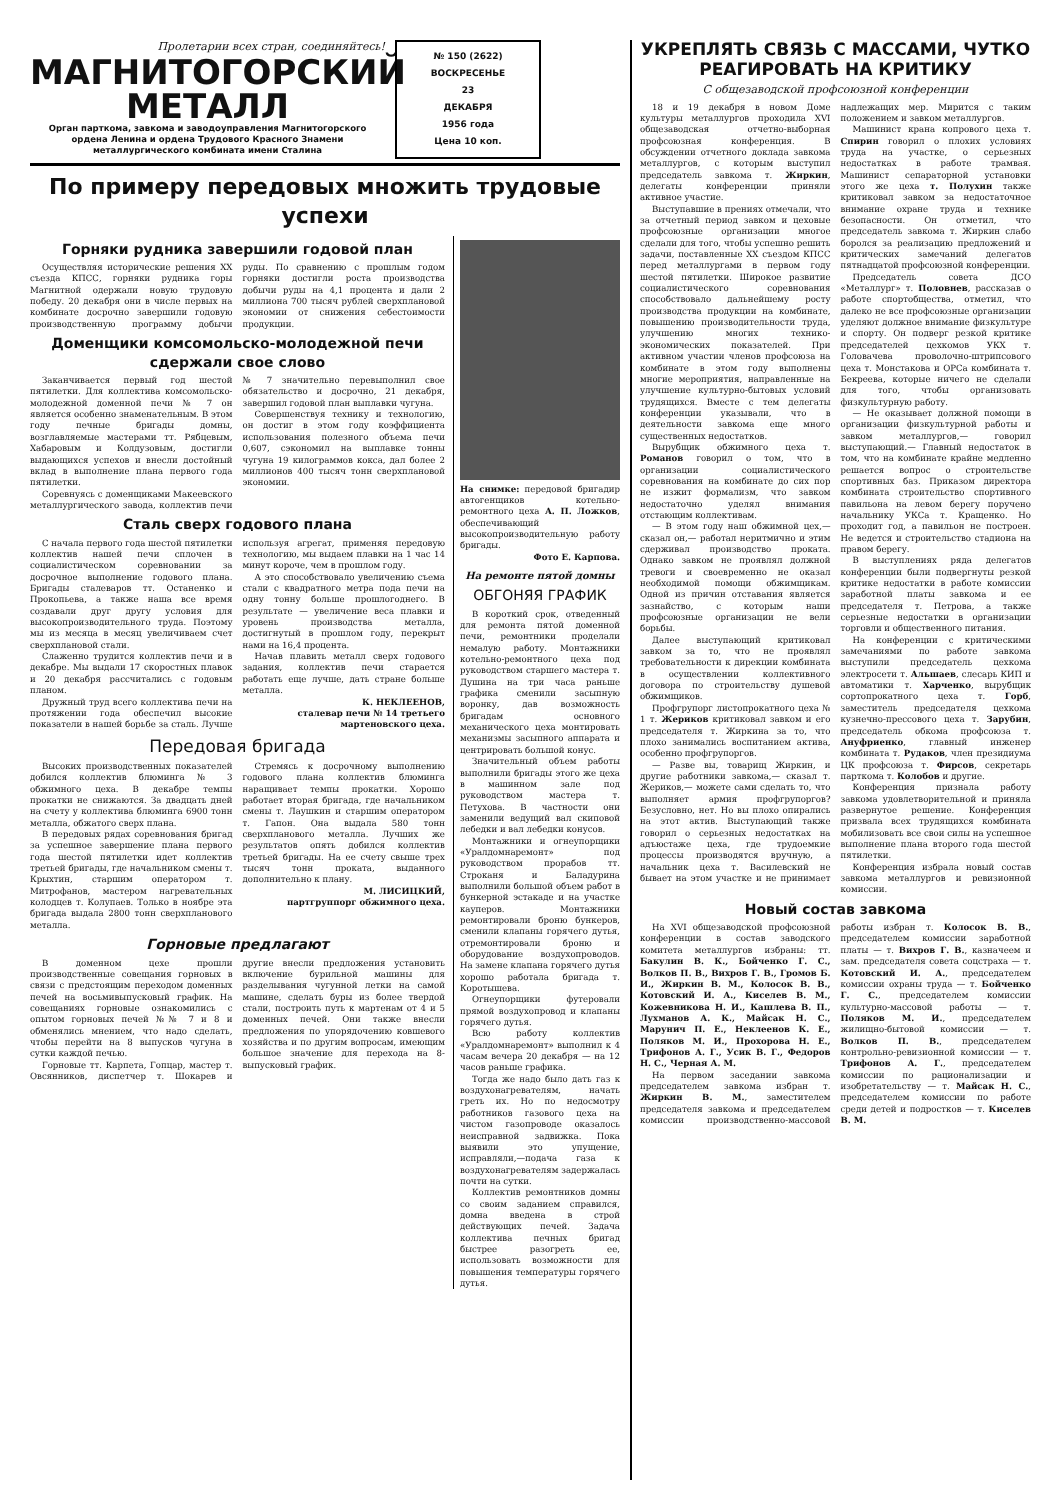Пролетарии всех стран, соединяйтесь!
МАГНИТОГОРСКИЙ
МЕТАЛЛ
Орган парткома, завкома и заводоуправления Магнитогорского ордена Ленина и ордена Трудового Красного Знамени металлургического комбината имени Сталина
№ 150 (2622)
ВОСКРЕСЕНЬЕ
23
ДЕКАБРЯ
1956 года
Цена 10 коп.
По примеру передовых множить трудовые успехи
Горняки рудника завершили годовой план
Осуществляя исторические решения XX съезда КПСС, горняки рудника горы Магнитной одержали новую трудовую победу. 20 декабря они в числе первых на комбинате досрочно завершили годовую производственную программу добычи руды. По сравнению с прошлым годом горняки достигли роста производства добычи руды на 4,1 процента и дали 2 миллиона 700 тысяч рублей сверхплановой экономии от снижения себестоимости продукции.
Доменщики комсомольско-молодежной печи сдержали свое слово
Заканчивается первый год шестой пятилетки. Для коллектива комсомольско-молодежной доменной печи № 7 он является особенно знаменательным. В этом году печные бригады домны, возглавляемые мастерами тт. Рябцевым, Хабаровым и Колдузовым, достигли выдающихся успехов и внесли достойный вклад в выполнение плана первого года пятилетки.
Соревнуясь с доменщиками Макеевского металлургического завода, коллектив печи № 7 значительно перевыполнил свое обязательство и досрочно, 21 декабря, завершил годовой план выплавки чугуна.
Совершенствуя технику и технологию, он достиг в этом году коэффициента использования полезного объема печи 0,607, сэкономил на выплавке тонны чугуна 19 килограммов кокса, дал более 2 миллионов 400 тысяч тонн сверхплановой экономии.
Сталь сверх годового плана
С начала первого года шестой пятилетки коллектив нашей печи сплочен в социалистическом соревновании за досрочное выполнение годового плана. Бригады сталеваров тт. Останенко и Прокопьева, а также наша все время создавали друг другу условия для высокопроизводительного труда. Поэтому мы из месяца в месяц увеличиваем счет сверхплановой стали.
Слаженно трудится коллектив печи и в декабре. Мы выдали 17 скоростных плавок и 20 декабря рассчитались с годовым планом.
Дружный труд всего коллектива печи на протяжении года обеспечил высокие показатели в нашей борьбе за сталь. Лучше используя агрегат, применяя передовую технологию, мы выдаем плавки на 1 час 14 минут короче, чем в прошлом году.
А это способствовало увеличению съема стали с квадратного метра пода печи на одну тонну больше прошлогоднего. В результате — увеличение веса плавки и уровень производства металла, достигнутый в прошлом году, перекрыт нами на 16,4 процента.
Начав плавить металл сверх годового задания, коллектив печи старается работать еще лучше, дать стране больше металла.
К. НЕКЛЕЕНОВ,
сталевар печи № 14 третьего мартеновского цеха.
Передовая бригада
Высоких производственных показателей добился коллектив блюминга № 3 обжимного цеха. В декабре темпы прокатки не снижаются. За двадцать дней на счету у коллектива блюминга 6900 тонн металла, обжатого сверх плана.
В передовых рядах соревнования бригад за успешное завершение плана первого года шестой пятилетки идет коллектив третьей бригады, где начальником смены т. Крыхтин, старшим оператором т. Митрофанов, мастером нагревательных колодцев т. Колупаев. Только в ноябре эта бригада выдала 2800 тонн сверхпланового металла.
Стремясь к досрочному выполнению годового плана коллектив блюминга наращивает темпы прокатки. Хорошо работает вторая бригада, где начальником смены т. Лаушкин и старшим оператором т. Гапон. Она выдала 580 тонн сверхпланового металла. Лучших же результатов опять добился коллектив третьей бригады. На ее счету свыше трех тысяч тонн проката, выданного дополнительно к плану.
М. ЛИСИЦКИЙ,
партгруппорг обжимного цеха.
Горновые предлагают
В доменном цехе прошли производственные совещания горновых в связи с предстоящим переходом доменных печей на восьмивыпусковый график. На совещаниях горновые ознакомились с опытом горновых печей №№ 7 и 8 и обменялись мнением, что надо сделать, чтобы перейти на 8 выпусков чугуна в сутки каждой печью.
Горновые тт. Карпета, Гопцар, мастер т. Овсянников, диспетчер т. Шокарев и другие внесли предложения установить включение бурильной машины для разделывания чугунной летки на самой машине, сделать буры из более твердой стали, построить путь к мартенам от 4 и 5 доменных печей. Они также внесли предложения по упорядочению ковшевого хозяйства и по другим вопросам, имеющим большое значение для перехода на 8-выпусковый график.
На снимке: передовой бригадир автогенщиков котельно-ремонтного цеха А. П. Ложков, обеспечивающий высокопроизводительную работу бригады.
Фото Е. Карпова.
На ремонте пятой домны
ОБГОНЯЯ ГРАФИК
В короткий срок, отведенный для ремонта пятой доменной печи, ремонтники проделали немалую работу. Монтажники котельно-ремонтного цеха под руководством старшего мастера т. Душина на три часа раньше графика сменили засыпную воронку, дав возможность бригадам основного механического цеха монтировать механизмы засыпного аппарата и центрировать большой конус.
Значительный объем работы выполнили бригады этого же цеха в машинном зале под руководством мастера т. Петухова. В частности они заменили ведущий вал скиповой лебедки и вал лебедки конусов.
Монтажники и огнеупорщики «Уралдомнаремонт» под руководством прорабов тт. Строканя и Баладурина выполнили большой объем работ в бункерной эстакаде и на участке кауперов. Монтажники ремонтировали броню бункеров, сменили клапаны горячего дутья, отремонтировали броню и оборудование воздухопроводов. На замене клапана горячего дутья хорошо работала бригада т. Коротышева.
Огнеупорщики футеровали прямой воздухопровод и клапаны горячего дутья.
Всю работу коллектив «Уралдомнаремонт» выполнил к 4 часам вечера 20 декабря — на 12 часов раньше графика.
Тогда же надо было дать газ к воздухонагревателям, начать греть их. Но по недосмотру работников газового цеха на чистом газопроводе оказалось неисправной задвижка. Пока выявили это упущение, исправляли,—подача газа к воздухонагревателям задержалась почти на сутки.
Коллектив ремонтников домны со своим заданием справился, домна введена в строй действующих печей. Задача коллектива печных бригад быстрее разогреть ее, использовать возможности для повышения температуры горячего дутья.
УКРЕПЛЯТЬ СВЯЗЬ С МАССАМИ, ЧУТКО РЕАГИРОВАТЬ НА КРИТИКУ
С общезаводской профсоюзной конференции
18 и 19 декабря в новом Доме культуры металлургов проходила XVI общезаводская отчетно-выборная профсоюзная конференция. В обсуждении отчетного доклада завкома металлургов, с которым выступил председатель завкома т. Жиркин, делегаты конференции приняли активное участие.
Выступавшие в прениях отмечали, что за отчетный период завком и цеховые профсоюзные организации многое сделали для того, чтобы успешно решить задачи, поставленные XX съездом КПСС перед металлургами в первом году шестой пятилетки. Широкое развитие социалистического соревнования способствовало дальнейшему росту производства продукции на комбинате, повышению производительности труда, улучшению многих технико-экономических показателей. При активном участии членов профсоюза на комбинате в этом году выполнены многие мероприятия, направленные на улучшение культурно-бытовых условий трудящихся. Вместе с тем делегаты конференции указывали, что в деятельности завкома еще много существенных недостатков.
Вырубщик обжимного цеха т. Романов говорил о том, что в организации социалистического соревнования на комбинате до сих пор не изжит формализм, что завком недостаточно уделял внимания отстающим коллективам.
— В этом году наш обжимной цех,— сказал он,— работал неритмично и этим сдерживал производство проката. Однако завком не проявлял должной тревоги и своевременно не оказал необходимой помощи обжимщикам. Одной из причин отставания является зазнайство, с которым наши профсоюзные организации не вели борьбы.
Далее выступающий критиковал завком за то, что не проявлял требовательности к дирекции комбината в осуществлении коллективного договора по строительству душевой обжимщиков.
Профгрупорг листопрокатного цеха № 1 т. Жериков критиковал завком и его председателя т. Жиркина за то, что плохо занимались воспитанием актива, особенно профгрупоргов.
— Разве вы, товарищ Жиркин, и другие работники завкома,— сказал т. Жериков,— можете сами сделать то, что выполняет армия профгрупоргов? Безусловно, нет. Но вы плохо опирались на этот актив. Выступающий также говорил о серьезных недостатках на адъюстаже цеха, где трудоемкие процессы производятся вручную, а начальник цеха т. Василевский не бывает на этом участке и не принимает надлежащих мер. Мирится с таким положением и завком металлургов.
Машинист крана копрового цеха т. Спирин говорил о плохих условиях труда на участке, о серьезных недостатках в работе трамвая. Машинист сепараторной установки этого же цеха т. Полухин также критиковал завком за недостаточное внимание охране труда и технике безопасности. Он отметил, что председатель завкома т. Жиркин слабо боролся за реализацию предложений и критических замечаний делегатов пятнадцатой профсоюзной конференции.
Председатель совета ДСО «Металлург» т. Половнев, рассказав о работе спортобщества, отметил, что далеко не все профсоюзные организации уделяют должное внимание физкультуре и спорту. Он подверг резкой критике председателей цехкомов УКХ т. Головачева проволочно-штрипсового цеха т. Монстакова и ОРСа комбината т. Бекреева, которые ничего не сделали для того, чтобы организовать физкультурную работу.
— Не оказывает должной помощи в организации физкультурной работы и завком металлургов,— говорил выступающий.— Главный недостаток в том, что на комбинате крайне медленно решается вопрос о строительстве спортивных баз. Приказом директора комбината строительство спортивного павильона на левом берегу поручено начальнику УКСа т. Кращенко. Но проходит год, а павильон не построен. Не ведется и строительство стадиона на правом берегу.
В выступлениях ряда делегатов конференции были подвергнуты резкой критике недостатки в работе комиссии заработной платы завкома и ее председателя т. Петрова, а также серьезные недостатки в организации торговли и общественного питания.
На конференции с критическими замечаниями по работе завкома выступили председатель цехкома электросети т. Альшаев, слесарь КИП и автоматики т. Харченко, вырубщик сортопрокатного цеха т. Горб, заместитель председателя цехкома кузнечно-прессового цеха т. Зарубин, председатель обкома профсоюза т. Ануфриенко, главный инженер комбината т. Рудаков, член президиума ЦК профсоюза т. Фирсов, секретарь парткома т. Колобов и другие.
Конференция признала работу завкома удовлетворительной и приняла развернутое решение. Конференция призвала всех трудящихся комбината мобилизовать все свои силы на успешное выполнение плана второго года шестой пятилетки.
Конференция избрала новый состав завкома металлургов и ревизионной комиссии.
Новый состав завкома
На XVI общезаводской профсоюзной конференции в состав заводского комитета металлургов избраны: тт. Бакулин В. К., Бойченко Г. С., Волков П. В., Вихров Г. В., Громов Б. И., Жиркин В. М., Колосок В. В., Котовский И. А., Киселев В. М., Кожевникова Н. И., Кашлева В. П., Лухманов А. К., Майсак Н. С., Марунич П. Е., Неклеенов К. Е., Поляков М. И., Прохорова Н. Е., Трифонов А. Г., Усик В. Г., Федоров Н. С., Черная А. М.
На первом заседании завкома председателем завкома избран т. Жиркин В. М., заместителем председателя завкома и председателем комиссии производственно-массовой работы избран т. Колосок В. В., председателем комиссии заработной платы — т. Вихров Г. В., казначеем и зам. председателя совета соцстраха — т. Котовский И. А., председателем комиссии охраны труда — т. Бойченко Г. С., председателем комиссии культурно-массовой работы — т. Поляков М. И., председателем жилищно-бытовой комиссии — т. Волков П. В., председателем контрольно-ревизионной комиссии — т. Трифонов А. Г., председателем комиссии по рационализации и изобретательству — т. Майсак Н. С., председателем комиссии по работе среди детей и подростков — т. Киселев В. М.